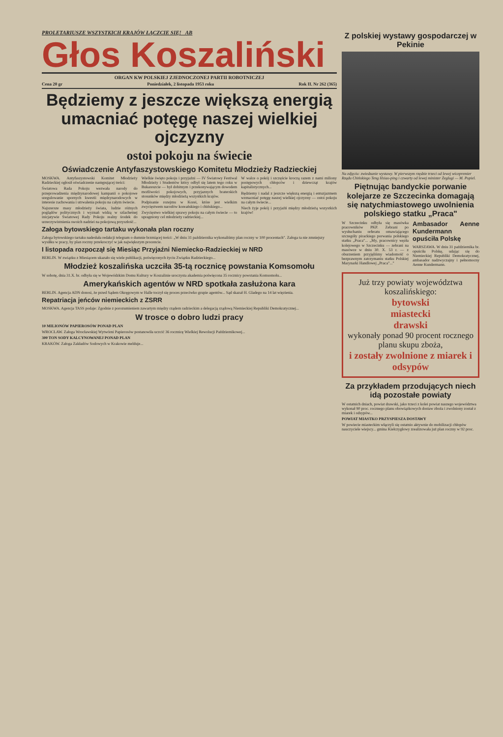PROLETARIUSZE WSZYSTKICH KRAJÓW ŁĄCZCIE SIĘ! AB
Głos Koszaliński
ORGAN KW POLSKIEJ ZJEDNOCZONEJ PARTII ROBOTNICZEJ
Cena 20 gr Poniedziałek, 2 listopada 1953 roku Rok II. Nr 262 (365)
Będziemy z jeszcze większą energią umacniać potęgę naszej wielkiej ojczyzny
ostoi pokoju na świecie
Oświadczenie Antyfaszystowskiego Komitetu Młodzieży Radzieckiej
MOSKWA. Antyfaszystowski Komitet Młodzieży Radzieckiej ogłosił oświadczenie następującej treści:
Światowa Rada Pokoju wezwała narody do przeprowadzenia międzynarodowej kampanii o pokojowe uregulowanie spornych kwestii międzynarodowych w interesie zachowania i utrwalenia pokoju na całym świecie.
Najszersze masy młodzieży świata, ludzie różnych poglądów politycznych i wyznań widzą w szlachetnej inicjatywie Światowej Rady Pokoju realny środek do urzeczywistnienia swoich nadziei na pokojową przyszłość...
Wielkie święto pokoju i przyjaźni — IV Światowy Festiwal Młodzieży i Studentów który odbył się latem tego roku w Bukareszcie — był dobitnym i przekonywającym dowodem możliwości pokojowych, przyjaznych braterskich stosunków między młodzieżą wszystkich krajów.
Podpisanie rozejmu w Korei, które jest wielkim zwycięstwem narodów koreańskiego i chińskiego...
Zwycięstwo wielkiej sprawy pokoju na całym świecie — to upragniony cel młodzieży radzieckiej...
W walce o pokój i szczęście kroczą razem z nami miliony postępowych chłopców i dziewcząt krajów kapitalistycznych...
Będziemy i nadal z jeszcze większą energią i entuzjazmem wzmacniać potęgę naszej wielkiej ojczyzny — ostoi pokoju na całym świecie...
Niech żyje pokój i przyjaźń między młodzieżą wszystkich krajów!
Załoga bytowskiego tartaku wykonała plan roczny
Załoga bytowskiego tartaku nadesłała redakcji telegram o dumnie brzmiącej treści: „W dniu 31 października wykonaliśmy plan roczny w 100 procentach". Załoga ta nie zmniejszy wysiłku w pracy, by plan roczny przekroczyć w jak największym procencie.
I listopada rozpoczął się Miesiąc Przyjaźni Niemiecko-Radzieckiej w NRD
BERLIN. W związku z Miesiącem ukazało się wiele publikacji, poświęconych życiu Związku Radzieckiego...
Młodzież koszalińska uczciła 35-tą rocznicę powstania Komsomołu
W sobotę, dnia 31.X. br. odbyła się w Wojewódzkim Domu Kultury w Koszalinie uroczysta akademia poświęcona 35 rocznicy powstania Komsomołu...
Amerykańskich agentów w NRD spotkała zasłużona kara
BERLIN. Agencja ADN donosi, że przed Sądem Okręgowym w Halle toczył się proces przeciwko grupie agentów... Sąd skazał H. Gladego na 14 lat więzienia.
Repatriacja jeńców niemieckich z ZSRR
MOSKWA. Agencja TASS podaje: Zgodnie z porozumieniem zawartym między rządem radzieckim a delegacją rządową Niemieckiej Republiki Demokratycznej...
W trosce o dobro ludzi pracy
10 MILIONÓW PAPIEROSÓW PONAD PLAN
WROCŁAW. Załoga Wrocławskiej Wytwórni Papierosów postanowiła uczcić 36 rocznicę Wielkiej Rewolucji Październikowej...
300 TON SODY KALCYNOWANEJ PONAD PLAN
KRAKÓW. Załoga Zakładów Sodowych w Krakowie melduje...
Z polskiej wystawy gospodarczej w Pekinie
Na zdjęciu: zwiedzanie wystawy. W pierwszym rzędzie trzeci od lewej wicepremier Rządu Chińskiego Teng Hsiao-ping i czwarty od lewej minister Żeglugi — M. Popiel.
Piętnując bandyckie porwanie kolejarze ze Szczecinka domagają się natychmiastowego uwolnienia polskiego statku „Praca"
W Szczecinku odbyła się masówka pracowników PKP. Zebrani po wysłuchaniu referatu omawiającego szczegóły pirackiego porwania polskiego statku „Praca"... „My, pracownicy węzła kolejowego w Szczecinku — zebrani na masówce w dniu 30. X. 53 r. — z oburzeniem przyjęliśmy wiadomość o bezprawnym zatrzymaniu statku Polskiej Marynarki Handlowej „Praca"..."
Ambasador Aenne Kundermann opuściła Polskę
WARSZAWA. W dniu 31 października br. opuściła Polskę, udając się do Niemieckiej Republiki Demokratycznej, ambasador nadzwyczajny i pełnomocny Aenne Kundermann.
Już trzy powiaty województwa koszalińskiego:
bytowski
miastecki
drawski
wykonały ponad 90 procent rocznego planu skupu zboża,
i zostały zwolnione z miarek i odsypów
Za przykładem przodujących niech idą pozostałe powiaty
W ostatnich dniach, powiat drawski, jako trzeci z kolei powiat naszego województwa wykonał 90 proc. rocznego planu obowiązkowych dostaw zboża i zwolniony został z miarek i odsypów...
POWIAT MIASTKO PRZYSPIESZA DOSTAWY
W powiecie miasteckim włączyli się ostatnio aktywnie do mobilizacji chłopów nauczyciele wiejscy... gmina Kiełczygłowy zrealizowała już plan roczny w 92 proc.